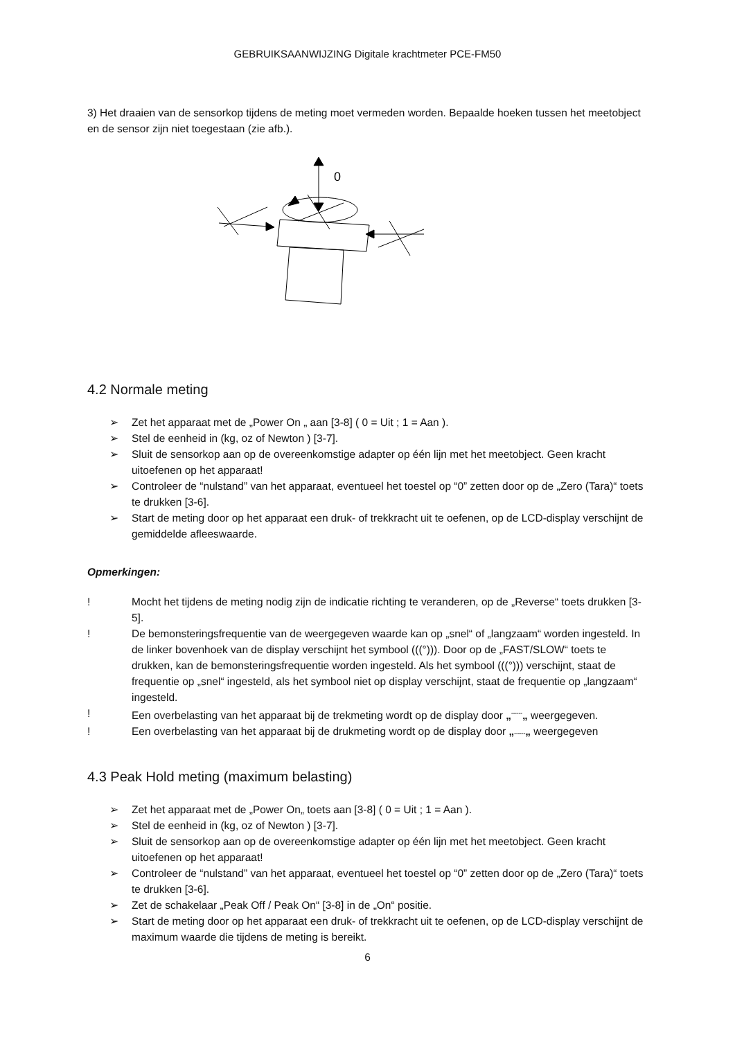GEBRUIKSAANWIJZING Digitale krachtmeter PCE-FM50
3) Het draaien van de sensorkop tijdens de meting moet vermeden worden. Bepaalde hoeken tussen het meetobject en de sensor zijn niet toegestaan (zie afb.).
0
4.2 Normale meting
➢ Zet het apparaat met de „Power On „ aan [3-8] ( 0 = Uit ; 1 = Aan ).
➢ Stel de eenheid in (kg, oz of Newton ) [3-7].
➢ Sluit de sensorkop aan op de overeenkomstige adapter op één lijn met het meetobject. Geen kracht uitoefenen op het apparaat!
➢ Controleer de “nulstand” van het apparaat, eventueel het toestel op “0” zetten door op de „Zero (Tara)“ toets te drukken [3-6].
➢ Start de meting door op het apparaat een druk- of trekkracht uit te oefenen, op de LCD-display verschijnt de gemiddelde afleeswaarde.
Opmerkingen:
! Mocht het tijdens de meting nodig zijn de indicatie richting te veranderen, op de „Reverse“ toets drukken [3-5].
! De bemonsteringsfrequentie van de weergegeven waarde kan op „snel“ of „langzaam“ worden ingesteld. In de linker bovenhoek van de display verschijnt het symbool (((°))). Door op de „FAST/SLOW“ toets te drukken, kan de bemonsteringsfrequentie worden ingesteld. Als het symbool (((°))) verschijnt, staat de frequentie op „snel“ ingesteld, als het symbool niet op display verschijnt, staat de frequentie op „langzaam“ ingesteld.
! Een overbelasting van het apparaat bij de trekmeting wordt op de display door „<sup>------</sup>„ weergegeven.
! Een overbelasting van het apparaat bij de drukmeting wordt op de display door „------„ weergegeven
4.3 Peak Hold meting (maximum belasting)
➢ Zet het apparaat met de „Power On„ toets aan [3-8] ( 0 = Uit ; 1 = Aan ).
➢ Stel de eenheid in (kg, oz of Newton ) [3-7].
➢ Sluit de sensorkop aan op de overeenkomstige adapter op één lijn met het meetobject. Geen kracht uitoefenen op het apparaat!
➢ Controleer de “nulstand” van het apparaat, eventueel het toestel op “0” zetten door op de „Zero (Tara)“ toets te drukken [3-6].
➢ Zet de schakelaar „Peak Off / Peak On“ [3-8] in de „On“ positie.
➢ Start de meting door op het apparaat een druk- of trekkracht uit te oefenen, op de LCD-display verschijnt de maximum waarde die tijdens de meting is bereikt.
6